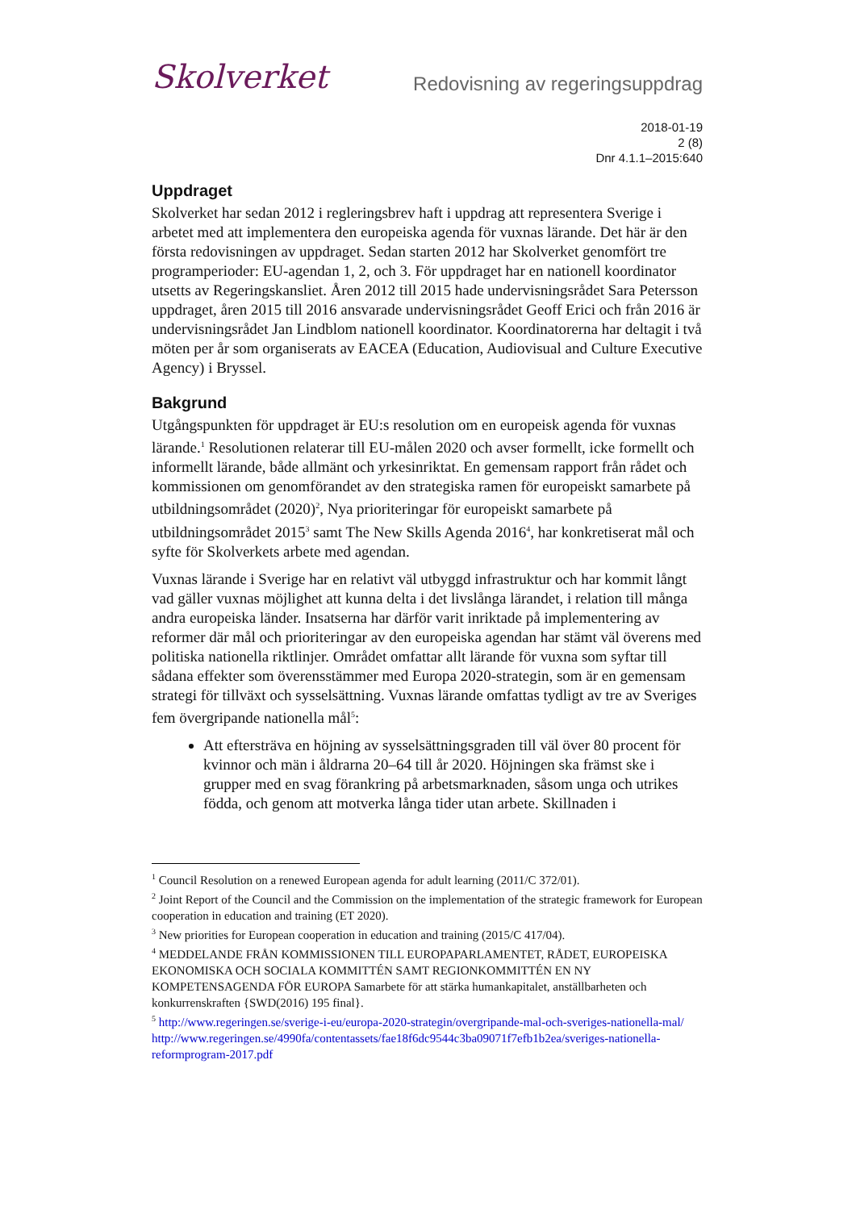Skolverket
Redovisning av regeringsuppdrag
2018-01-19
2 (8)
Dnr 4.1.1–2015:640
Uppdraget
Skolverket har sedan 2012 i regleringsbrev haft i uppdrag att representera Sverige i arbetet med att implementera den europeiska agenda för vuxnas lärande. Det här är den första redovisningen av uppdraget. Sedan starten 2012 har Skolverket genomfört tre programperioder: EU-agendan 1, 2, och 3. För uppdraget har en nationell koordinator utsetts av Regeringskansliet. Åren 2012 till 2015 hade undervisningsrådet Sara Petersson uppdraget, åren 2015 till 2016 ansvarade undervisningsrådet Geoff Erici och från 2016 är undervisningsrådet Jan Lindblom nationell koordinator. Koordinatorerna har deltagit i två möten per år som organiserats av EACEA (Education, Audiovisual and Culture Executive Agency) i Bryssel.
Bakgrund
Utgångspunkten för uppdraget är EU:s resolution om en europeisk agenda för vuxnas lärande.<sup>1</sup> Resolutionen relaterar till EU-målen 2020 och avser formellt, icke formellt och informellt lärande, både allmänt och yrkesinriktat. En gemensam rapport från rådet och kommissionen om genomförandet av den strategiska ramen för europeiskt samarbete på utbildningsområdet (2020)<sup>2</sup>, Nya prioriteringar för europeiskt samarbete på utbildningsområdet 2015<sup>3</sup> samt The New Skills Agenda 2016<sup>4</sup>, har konkretiserat mål och syfte för Skolverkets arbete med agendan.
Vuxnas lärande i Sverige har en relativt väl utbyggd infrastruktur och har kommit långt vad gäller vuxnas möjlighet att kunna delta i det livslånga lärandet, i relation till många andra europeiska länder. Insatserna har därför varit inriktade på implementering av reformer där mål och prioriteringar av den europeiska agendan har stämt väl överens med politiska nationella riktlinjer. Området omfattar allt lärande för vuxna som syftar till sådana effekter som överensstämmer med Europa 2020-strategin, som är en gemensam strategi för tillväxt och sysselsättning. Vuxnas lärande omfattas tydligt av tre av Sveriges fem övergripande nationella mål<sup>5</sup>:
Att eftersträva en höjning av sysselsättningsgraden till väl över 80 procent för kvinnor och män i åldrarna 20–64 till år 2020. Höjningen ska främst ske i grupper med en svag förankring på arbetsmarknaden, såsom unga och utrikes födda, och genom att motverka långa tider utan arbete. Skillnaden i
<sup>1</sup> Council Resolution on a renewed European agenda for adult learning (2011/C 372/01).
<sup>2</sup> Joint Report of the Council and the Commission on the implementation of the strategic framework for European cooperation in education and training (ET 2020).
<sup>3</sup> New priorities for European cooperation in education and training (2015/C 417/04).
<sup>4</sup> MEDDELANDE FRÅN KOMMISSIONEN TILL EUROPAPARLAMENTET, RÅDET, EUROPEISKA EKONOMISKA OCH SOCIALA KOMMITTÉN SAMT REGIONKOMMITTÉN EN NY KOMPETENSAGENDA FÖR EUROPA Samarbete för att stärka humankapitalet, anställbarheten och konkurrenskraften {SWD(2016) 195 final}.
<sup>5</sup> http://www.regeringen.se/sverige-i-eu/europa-2020-strategin/overgripande-mal-och-sveriges-nationella-mal/
http://www.regeringen.se/4990fa/contentassets/fae18f6dc9544c3ba09071f7efb1b2ea/sveriges-nationella-reformprogram-2017.pdf